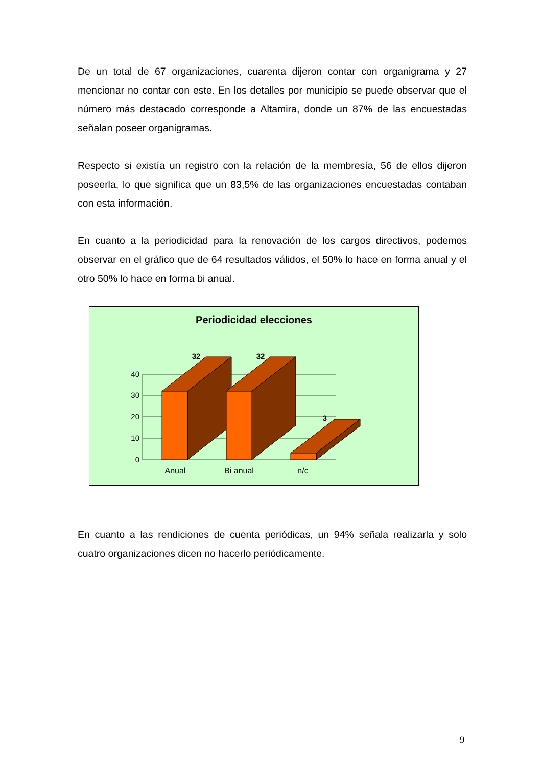De un total de 67 organizaciones, cuarenta dijeron contar con organigrama y 27 mencionar no contar con este. En los detalles por municipio se puede observar que el número más destacado corresponde a Altamira, donde un 87% de las encuestadas señalan poseer organigramas.
Respecto si existía un registro con la relación de la membresía, 56 de ellos dijeron poseerla, lo que significa que un 83,5% de las organizaciones encuestadas contaban con esta información.
En cuanto a la periodicidad para la renovación de los cargos directivos, podemos observar en el gráfico que de 64 resultados válidos, el 50% lo hace en forma anual y el otro 50% lo hace en forma bi anual.
Periodicidad elecciones
40
30
20
10
0
32
32
3
Anual
Bi anual
n/c
En cuanto a las rendiciones de cuenta periódicas, un 94% señala realizarla y solo cuatro organizaciones dicen no hacerlo periódicamente.
9